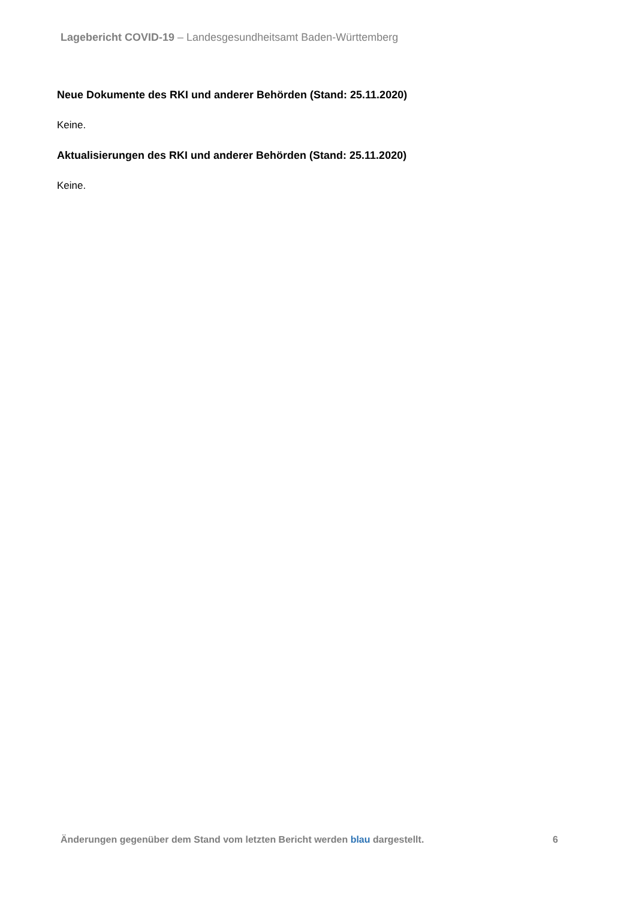Lagebericht COVID-19 – Landesgesundheitsamt Baden-Württemberg
Neue Dokumente des RKI und anderer Behörden (Stand: 25.11.2020)
Keine.
Aktualisierungen des RKI und anderer Behörden (Stand: 25.11.2020)
Keine.
Änderungen gegenüber dem Stand vom letzten Bericht werden blau dargestellt. 6